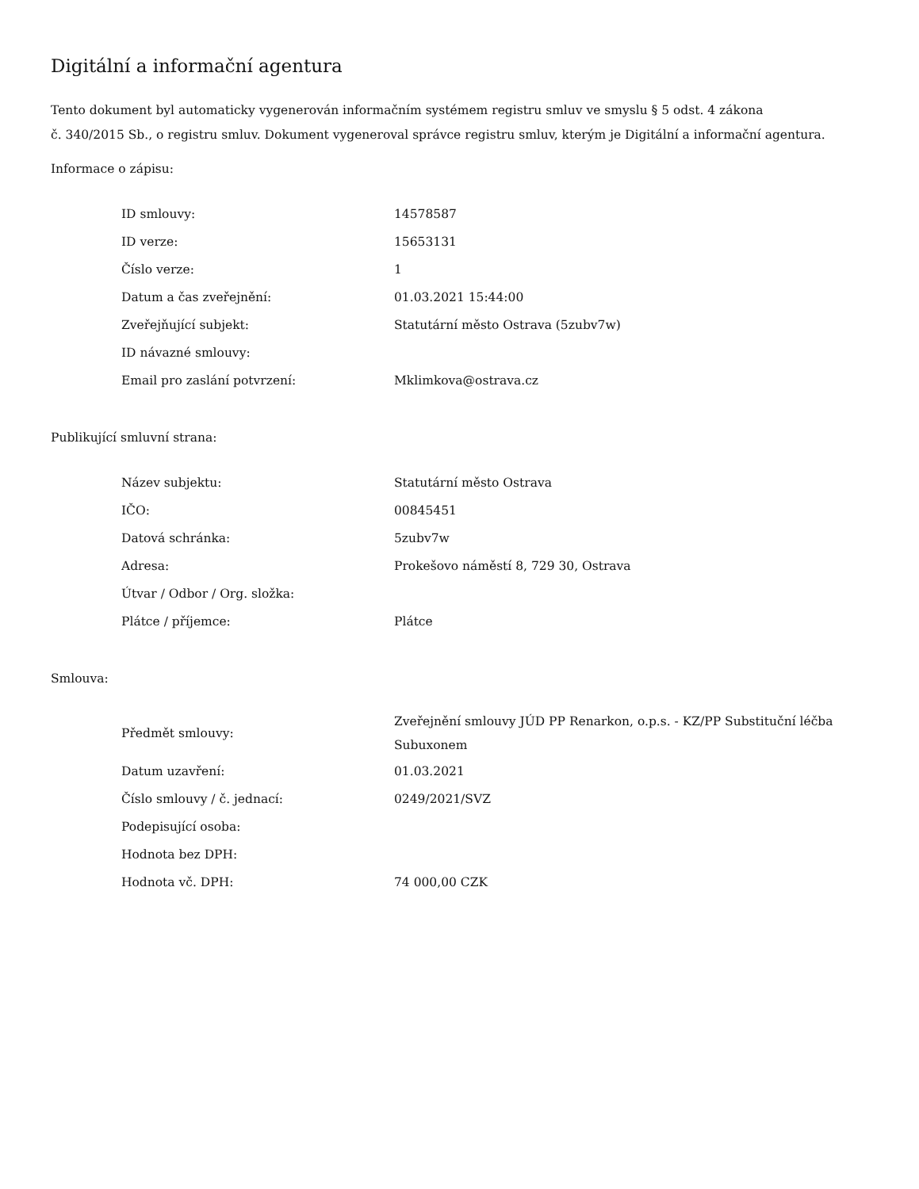Digitální a informační agentura
Tento dokument byl automaticky vygenerován informačním systémem registru smluv ve smyslu § 5 odst. 4 zákona
č. 340/2015 Sb., o registru smluv. Dokument vygeneroval správce registru smluv, kterým je Digitální a informační agentura.
Informace o zápisu:
| ID smlouvy: | 14578587 |
| ID verze: | 15653131 |
| Číslo verze: | 1 |
| Datum a čas zveřejnění: | 01.03.2021 15:44:00 |
| Zveřejňující subjekt: | Statutární město Ostrava (5zubv7w) |
| ID návazné smlouvy: | |
| Email pro zaslání potvrzení: | Mklimkova@ostrava.cz |
Publikující smluvní strana:
| Název subjektu: | Statutární město Ostrava |
| IČO: | 00845451 |
| Datová schránka: | 5zubv7w |
| Adresa: | Prokešovo náměstí 8, 729 30, Ostrava |
| Útvar / Odbor / Org. složka: | |
| Plátce / příjemce: | Plátce |
Smlouva:
| Předmět smlouvy: | Zveřejnění smlouvy JÚD PP Renarkon, o.p.s. - KZ/PP Substituční léčba Subuxonem |
| Datum uzavření: | 01.03.2021 |
| Číslo smlouvy / č. jednací: | 0249/2021/SVZ |
| Podepisující osoba: | |
| Hodnota bez DPH: | |
| Hodnota vč. DPH: | 74 000,00 CZK |